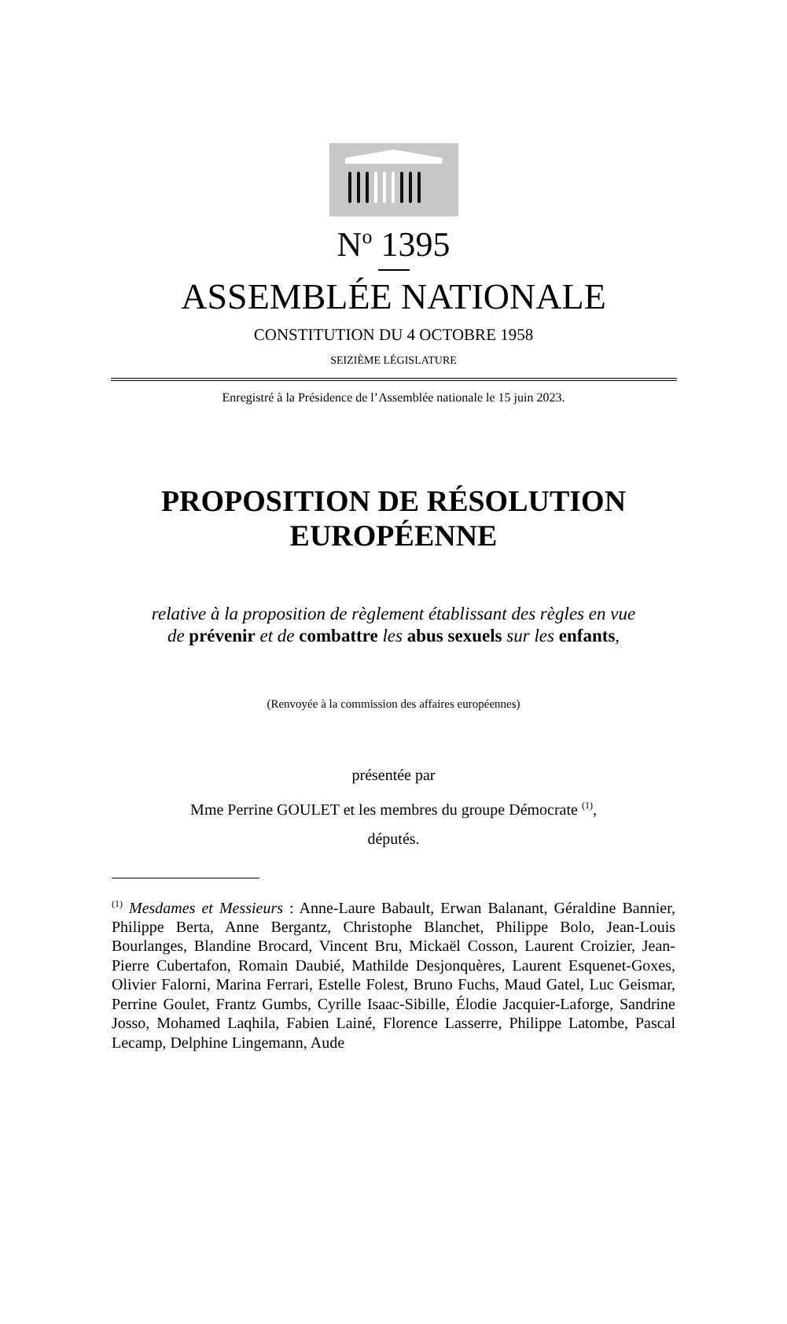N<sup>o</sup> 1395
ASSEMBLÉE NATIONALE
CONSTITUTION DU 4 OCTOBRE 1958
SEIZIÈME LÉGISLATURE
Enregistré à la Présidence de l’Assemblée nationale le 15 juin 2023.
PROPOSITION DE RÉSOLUTION
EUROPÉENNE
relative à la proposition de règlement établissant des règles en vue
de prévenir et de combattre les abus sexuels sur les enfants,
(Renvoyée à la commission des affaires européennes)
présentée par
Mme Perrine GOULET et les membres du groupe Démocrate <sup>(1)</sup>,
députés.
<sup>(1)</sup> Mesdames et Messieurs : Anne-Laure Babault, Erwan Balanant, Géraldine Bannier, Philippe Berta, Anne Bergantz, Christophe Blanchet, Philippe Bolo, Jean-Louis Bourlanges, Blandine Brocard, Vincent Bru, Mickaël Cosson, Laurent Croizier, Jean-Pierre Cubertafon, Romain Daubié, Mathilde Desjonquères, Laurent Esquenet-Goxes, Olivier Falorni, Marina Ferrari, Estelle Folest, Bruno Fuchs, Maud Gatel, Luc Geismar, Perrine Goulet, Frantz Gumbs, Cyrille Isaac-Sibille, Élodie Jacquier-Laforge, Sandrine Josso, Mohamed Laqhila, Fabien Lainé, Florence Lasserre, Philippe Latombe, Pascal Lecamp, Delphine Lingemann, Aude